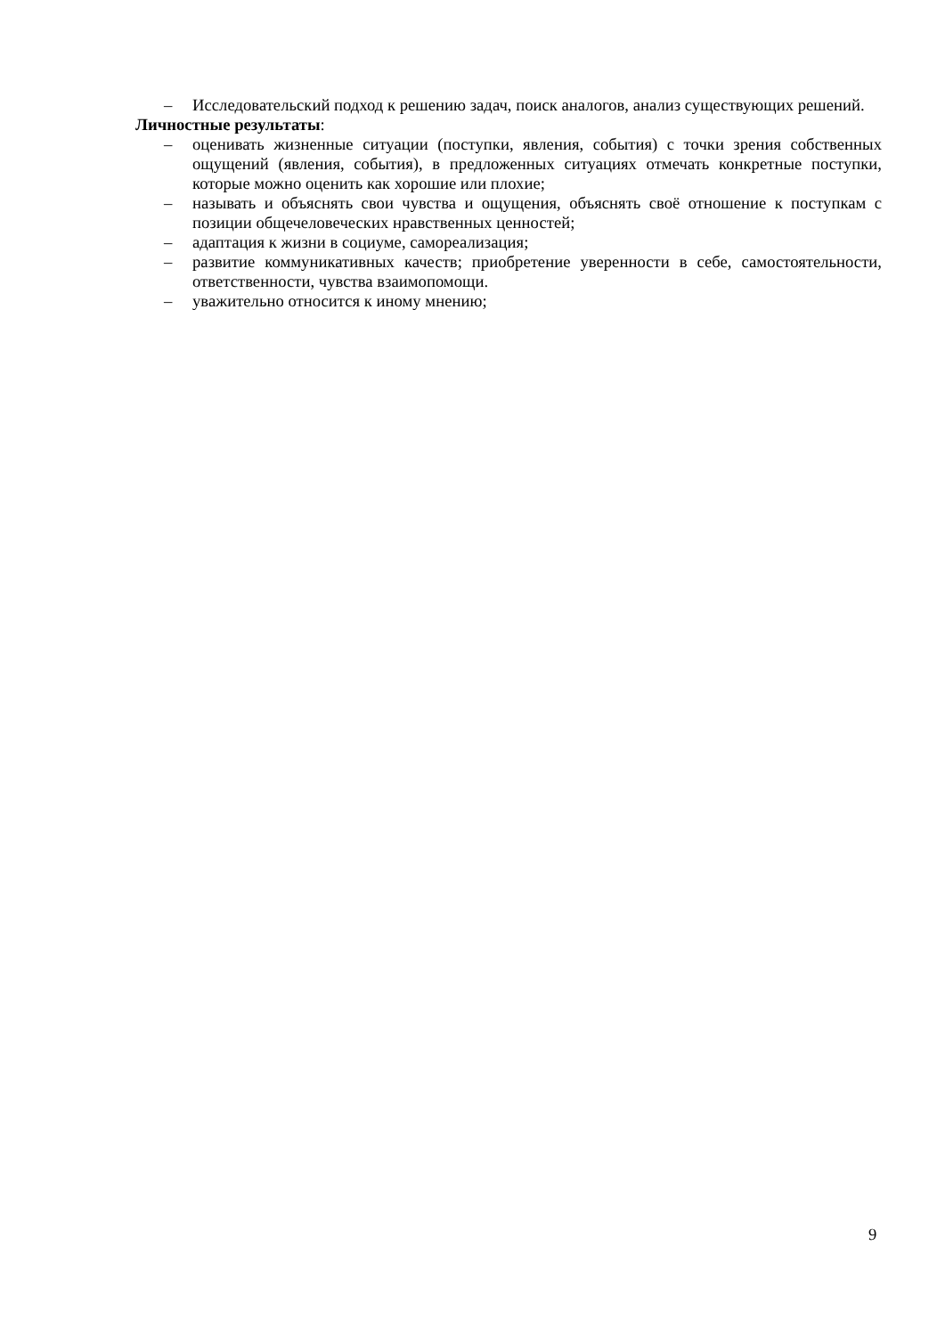– Исследовательский подход к решению задач, поиск аналогов, анализ существующих решений.
Личностные результаты:
– оценивать жизненные ситуации (поступки, явления, события) с точки зрения собственных ощущений (явления, события), в предложенных ситуациях отмечать конкретные поступки, которые можно оценить как хорошие или плохие;
– называть и объяснять свои чувства и ощущения, объяснять своё отношение к поступкам с позиции общечеловеческих нравственных ценностей;
– адаптация к жизни в социуме, самореализация;
– развитие коммуникативных качеств; приобретение уверенности в себе, самостоятельности, ответственности, чувства взаимопомощи.
– уважительно относится к иному мнению;
9